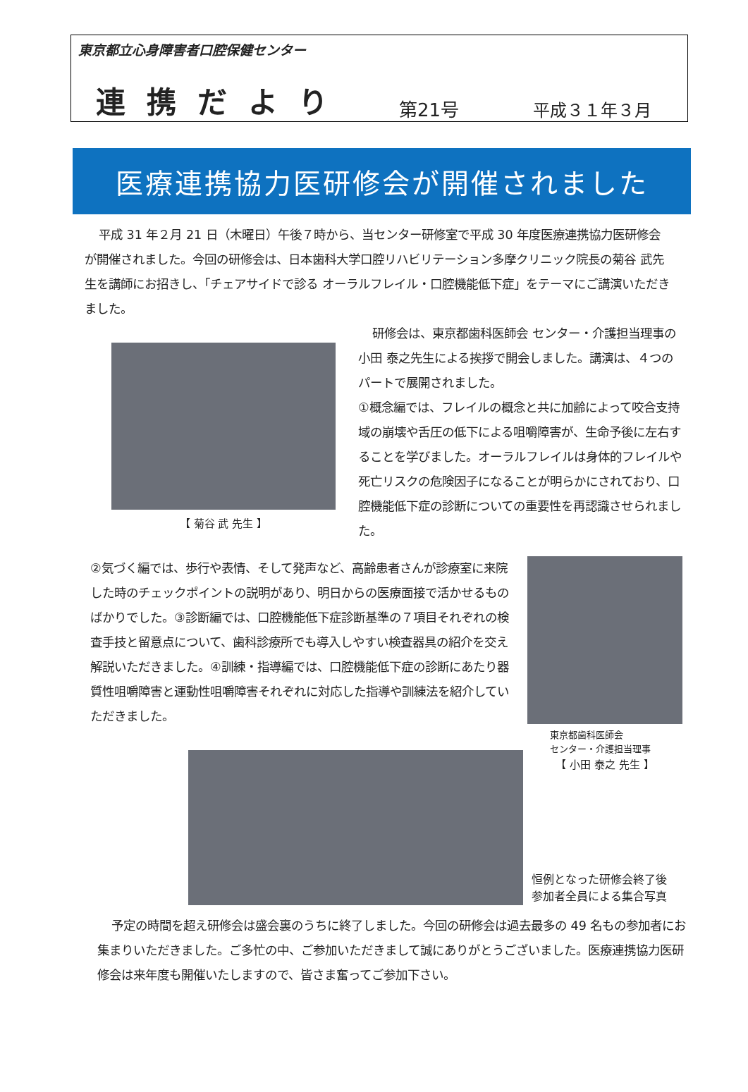東京都立心身障害者口腔保健センター
連携だより 第21号 平成３１年３月
医療連携協力医研修会が開催されました
平成 31 年２月 21 日（木曜日）午後７時から、当センター研修室で平成 30 年度医療連携協力医研修会が開催されました。今回の研修会は、日本歯科大学口腔リハビリテーション多摩クリニック院長の菊谷 武先生を講師にお招きし、「チェアサイドで診る オーラルフレイル・口腔機能低下症」をテーマにご講演いただきました。
【 菊谷 武 先生 】
研修会は、東京都歯科医師会 センター・介護担当理事の小田 泰之先生による挨拶で開会しました。講演は、４つのパートで展開されました。
①概念編では、フレイルの概念と共に加齢によって咬合支持域の崩壊や舌圧の低下による咀嚼障害が、生命予後に左右することを学びました。オーラルフレイルは身体的フレイルや死亡リスクの危険因子になることが明らかにされており、口腔機能低下症の診断についての重要性を再認識させられました。
②気づく編では、歩行や表情、そして発声など、高齢患者さんが診療室に来院した時のチェックポイントの説明があり、明日からの医療面接で活かせるものばかりでした。③診断編では、口腔機能低下症診断基準の７項目それぞれの検査手技と留意点について、歯科診療所でも導入しやすい検査器具の紹介を交え解説いただきました。④訓練・指導編では、口腔機能低下症の診断にあたり器質性咀嚼障害と運動性咀嚼障害それぞれに対応した指導や訓練法を紹介していただきました。
東京都歯科医師会
センター・介護担当理事
【 小田 泰之 先生 】
恒例となった研修会終了後
参加者全員による集合写真
予定の時間を超え研修会は盛会裏のうちに終了しました。今回の研修会は過去最多の 49 名もの参加者にお集まりいただきました。ご多忙の中、ご参加いただきまして誠にありがとうございました。医療連携協力医研修会は来年度も開催いたしますので、皆さま奮ってご参加下さい。